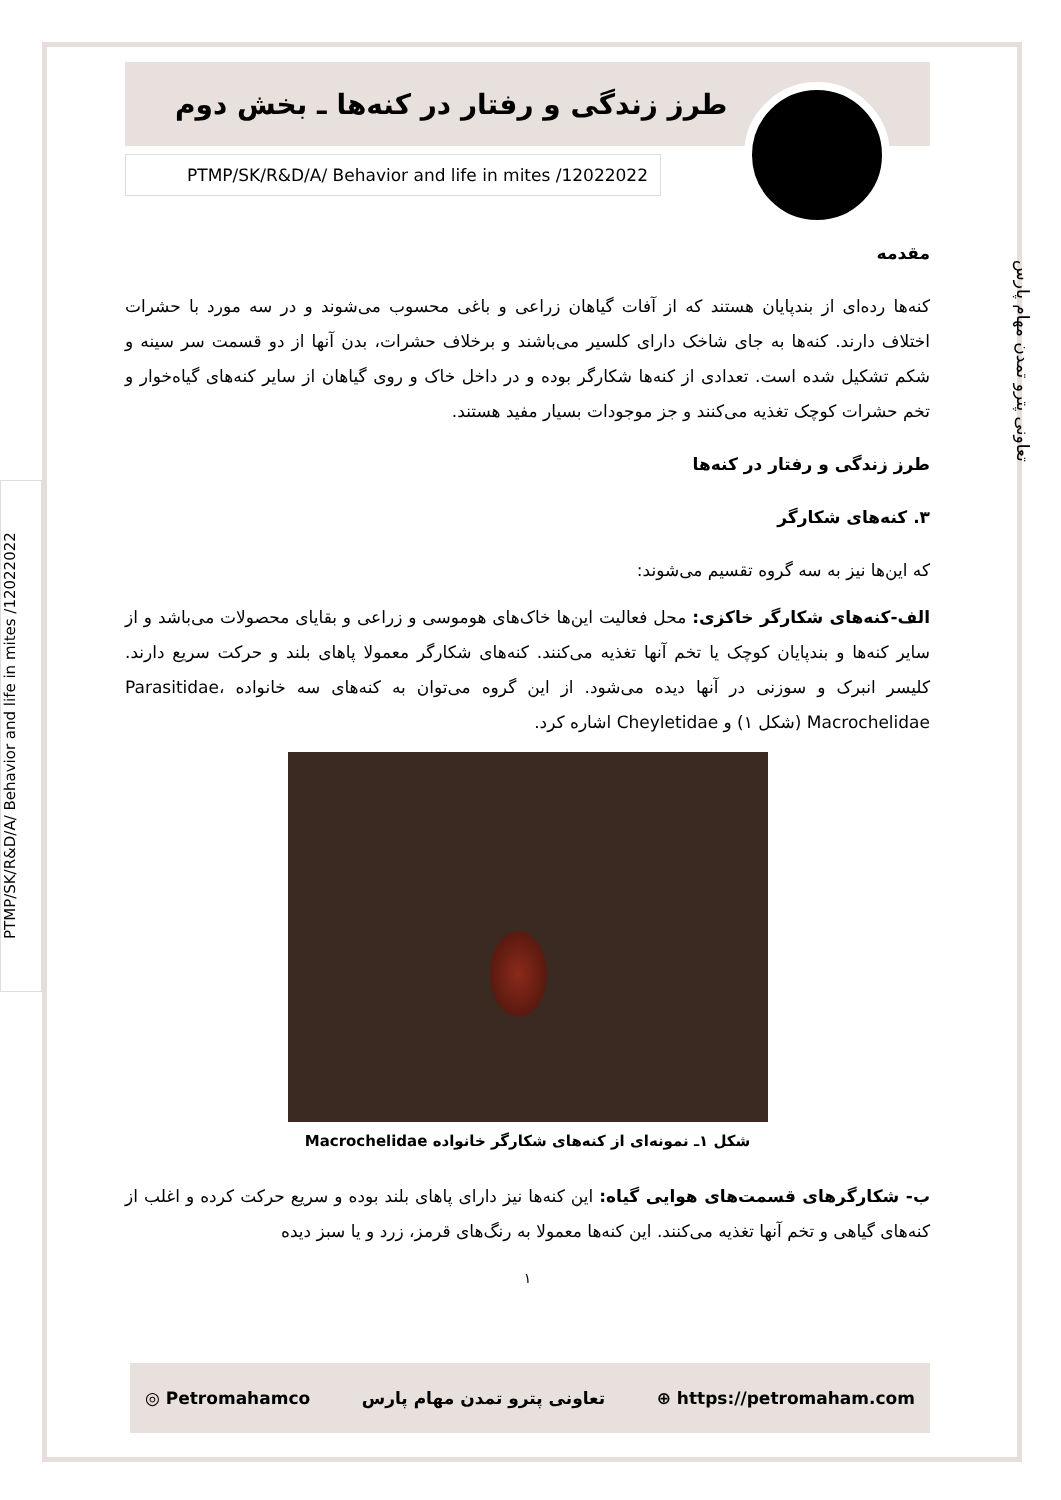PTMP/SK/R&D/A/ Behavior and life in mites /12022022
تعاونی پترو تمدن مهام پارس
طرز زندگی و رفتار در کنه‌ها ـ بخش دوم
PTMP/SK/R&D/A/ Behavior and life in mites /12022022
مقدمه
کنه‌ها رده‌ای از بندپایان هستند که از آفات گیاهان زراعی و باغی محسوب می‌شوند و در سه مورد با حشرات اختلاف دارند. کنه‌ها به جای شاخک دارای کلسیر می‌باشند و برخلاف حشرات، بدن آنها از دو قسمت سر سینه و شکم تشکیل شده است. تعدادی از کنه‌ها شکارگر بوده و در داخل خاک و روی گیاهان از سایر کنه‌های گیاه‌خوار و تخم حشرات کوچک تغذیه می‌کنند و جز موجودات بسیار مفید هستند.
طرز زندگی و رفتار در کنه‌ها
۳. کنه‌های شکارگر
که این‌ها نیز به سه گروه تقسیم می‌شوند:
الف-کنه‌های شکارگر خاکزی: محل فعالیت این‌ها خاک‌های هوموسی و زراعی و بقایای محصولات می‌باشد و از سایر کنه‌ها و بندپایان کوچک یا تخم آنها تغذیه می‌کنند. کنه‌های شکارگر معمولا پاهای بلند و حرکت سریع دارند. کلیسر انبرک و سوزنی در آنها دیده می‌شود. از این گروه می‌توان به کنه‌های سه خانواده Parasitidae، Macrochelidae (شکل ۱) و Cheyletidae اشاره کرد.
شکل ۱ـ نمونه‌ای از کنه‌های شکارگر خانواده Macrochelidae
ب- شکارگرهای قسمت‌های هوایی گیاه: این کنه‌ها نیز دارای پاهای بلند بوده و سریع حرکت کرده و اغلب از کنه‌های گیاهی و تخم آنها تغذیه می‌کنند. این کنه‌ها معمولا به رنگ‌های قرمز، زرد و یا سبز دیده
۱
◎ Petromahamco تعاونی پترو تمدن مهام پارس ⊕ https://petromaham.com